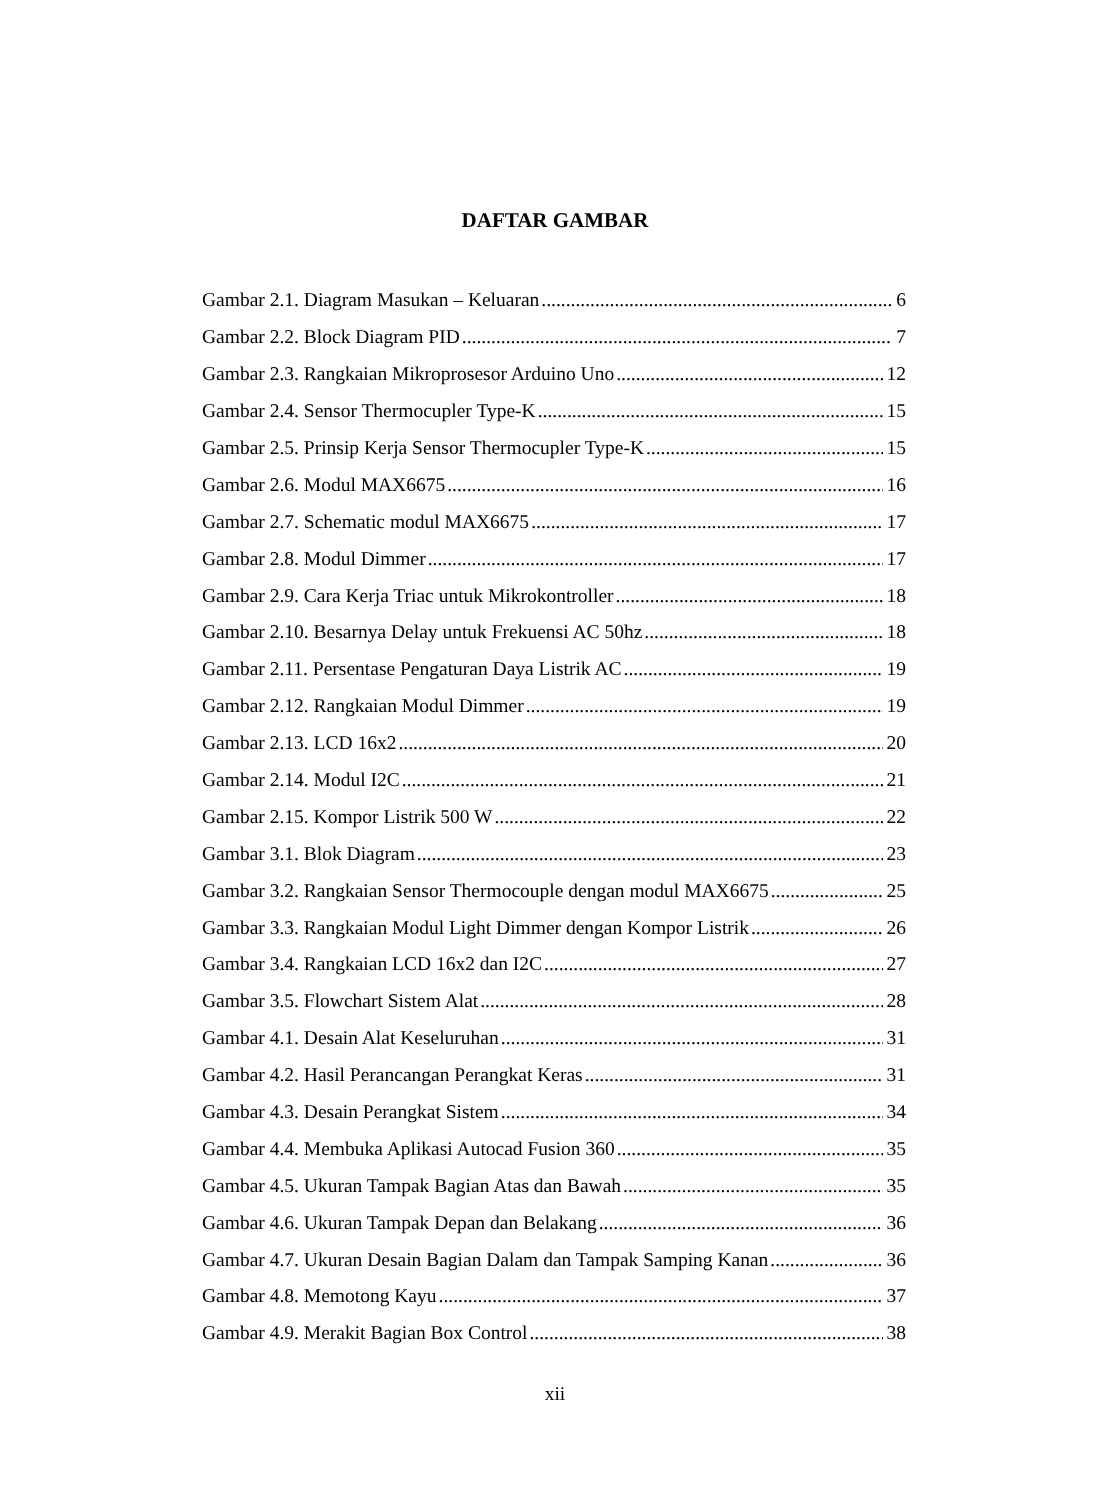DAFTAR GAMBAR
Gambar 2.1. Diagram Masukan – Keluaran 6
Gambar 2.2. Block Diagram PID 7
Gambar 2.3. Rangkaian Mikroprosesor Arduino Uno 12
Gambar 2.4. Sensor Thermocupler Type-K 15
Gambar 2.5. Prinsip Kerja Sensor Thermocupler Type-K 15
Gambar 2.6. Modul MAX6675 16
Gambar 2.7. Schematic modul MAX6675 17
Gambar 2.8. Modul Dimmer 17
Gambar 2.9. Cara Kerja Triac untuk Mikrokontroller 18
Gambar 2.10. Besarnya Delay untuk Frekuensi AC 50hz 18
Gambar 2.11. Persentase Pengaturan Daya Listrik AC 19
Gambar 2.12. Rangkaian Modul Dimmer 19
Gambar 2.13. LCD 16x2 20
Gambar 2.14. Modul I2C 21
Gambar 2.15. Kompor Listrik 500 W 22
Gambar 3.1. Blok Diagram 23
Gambar 3.2. Rangkaian Sensor Thermocouple dengan modul MAX6675 25
Gambar 3.3. Rangkaian Modul Light Dimmer dengan Kompor Listrik 26
Gambar 3.4. Rangkaian LCD 16x2 dan I2C 27
Gambar 3.5. Flowchart Sistem Alat 28
Gambar 4.1. Desain Alat Keseluruhan 31
Gambar 4.2. Hasil Perancangan Perangkat Keras 31
Gambar 4.3. Desain Perangkat Sistem 34
Gambar 4.4. Membuka Aplikasi Autocad Fusion 360 35
Gambar 4.5. Ukuran Tampak Bagian Atas dan Bawah 35
Gambar 4.6. Ukuran Tampak Depan dan Belakang 36
Gambar 4.7. Ukuran Desain Bagian Dalam dan Tampak Samping Kanan 36
Gambar 4.8. Memotong Kayu 37
Gambar 4.9. Merakit Bagian Box Control 38
xii